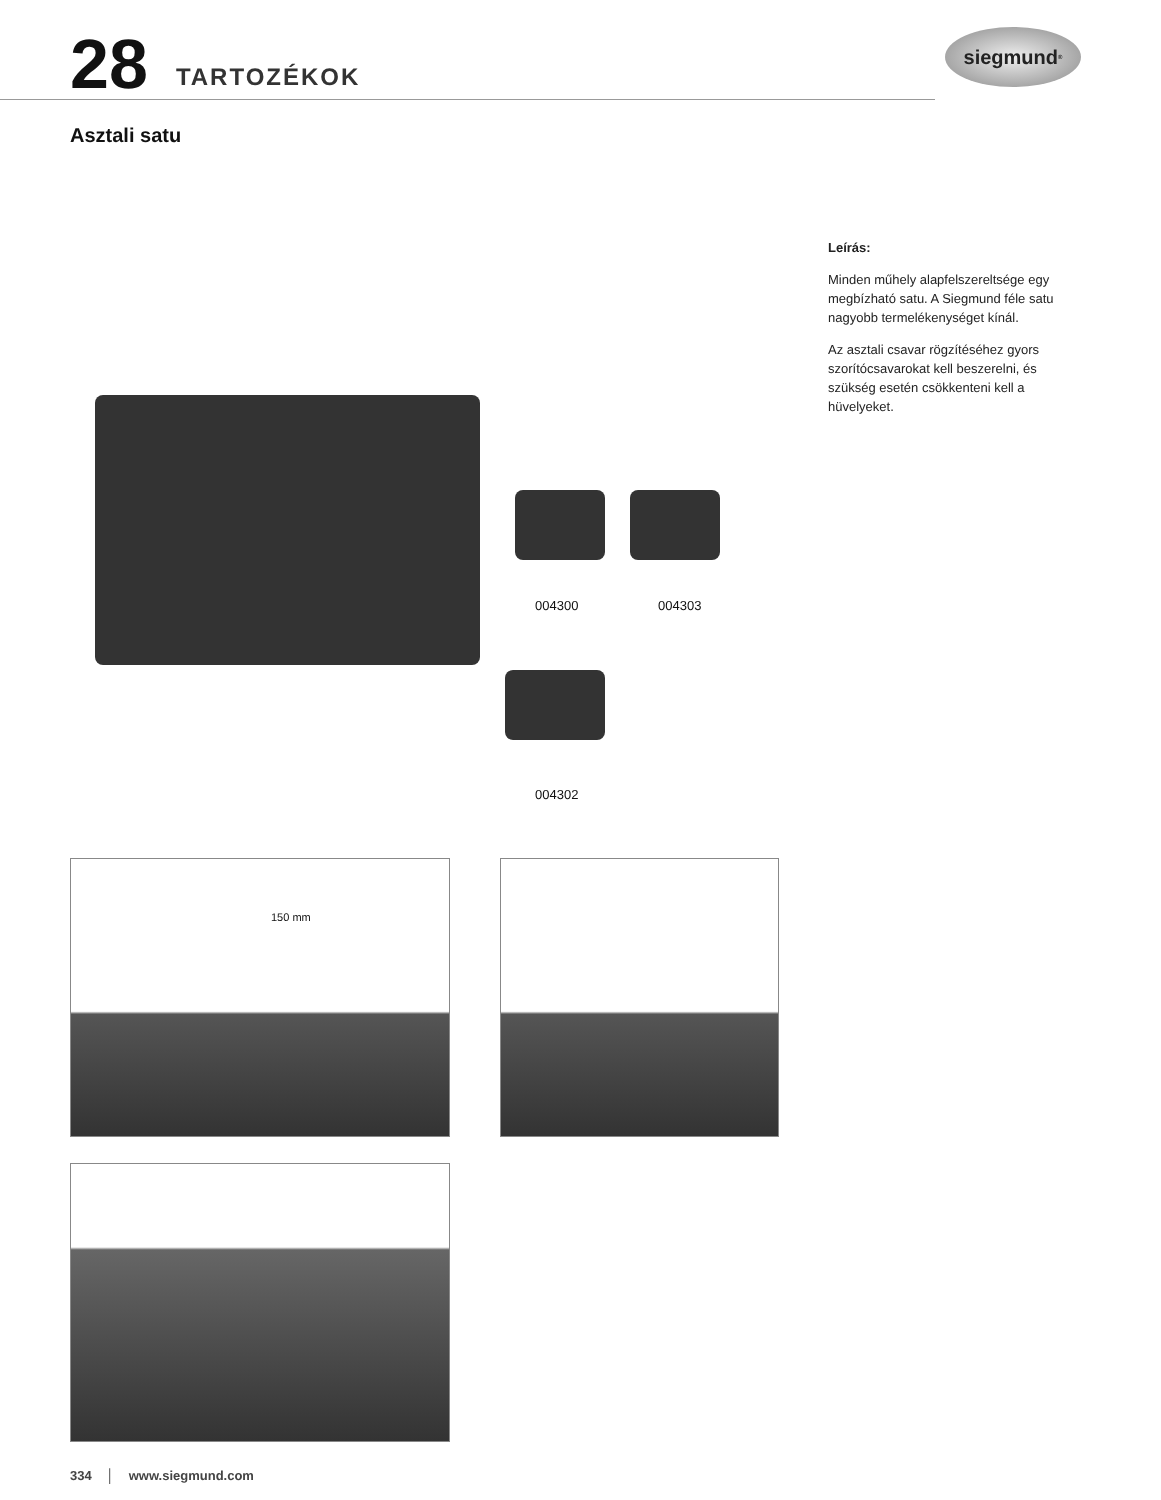28 TARTOZÉKOK
siegmund<sup>®</sup>
Asztali satu
Leírás:
Minden műhely alapfelszereltsége egy megbízható satu. A Siegmund féle satu nagyobb termelékenységet kínál.
Az asztali csavar rögzítéséhez gyors szorítócsavarokat kell beszerelni, és szükség esetén csökkenteni kell a hüvelyeket.
004300 004303
004302
150 mm
334 │ www.siegmund.com